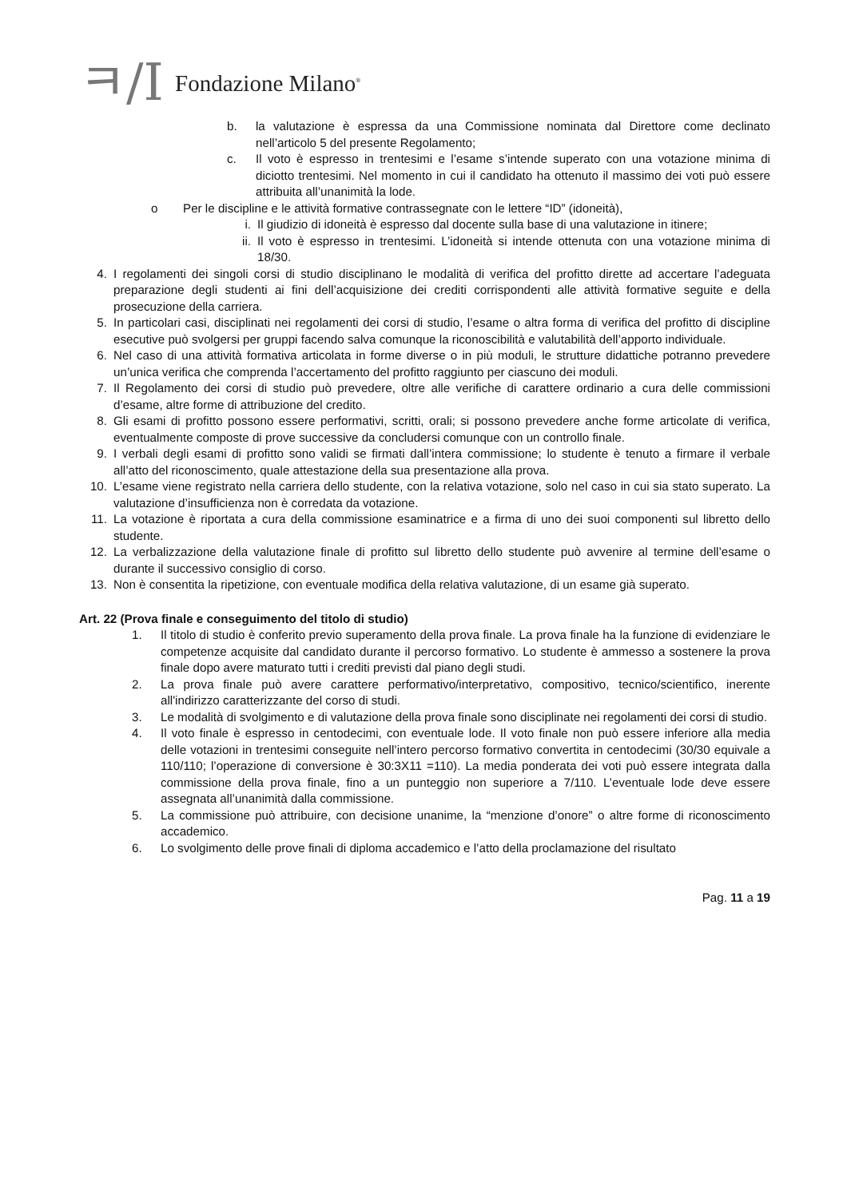ㅋ/I Fondazione Milano<sup>®</sup>
b. la valutazione è espressa da una Commissione nominata dal Direttore come declinato nell’articolo 5 del presente Regolamento;
c. Il voto è espresso in trentesimi e l’esame s’intende superato con una votazione minima di diciotto trentesimi. Nel momento in cui il candidato ha ottenuto il massimo dei voti può essere attribuita all’unanimità la lode.
o Per le discipline e le attività formative contrassegnate con le lettere “ID” (idoneità),
i. Il giudizio di idoneità è espresso dal docente sulla base di una valutazione in itinere;
ii. Il voto è espresso in trentesimi. L’idoneità si intende ottenuta con una votazione minima di 18/30.
4. I regolamenti dei singoli corsi di studio disciplinano le modalità di verifica del profitto dirette ad accertare l’adeguata preparazione degli studenti ai fini dell’acquisizione dei crediti corrispondenti alle attività formative seguite e della prosecuzione della carriera.
5. In particolari casi, disciplinati nei regolamenti dei corsi di studio, l’esame o altra forma di verifica del profitto di discipline esecutive può svolgersi per gruppi facendo salva comunque la riconoscibilità e valutabilità dell’apporto individuale.
6. Nel caso di una attività formativa articolata in forme diverse o in più moduli, le strutture didattiche potranno prevedere un’unica verifica che comprenda l’accertamento del profitto raggiunto per ciascuno dei moduli.
7. Il Regolamento dei corsi di studio può prevedere, oltre alle verifiche di carattere ordinario a cura delle commissioni d’esame, altre forme di attribuzione del credito.
8. Gli esami di profitto possono essere performativi, scritti, orali; si possono prevedere anche forme articolate di verifica, eventualmente composte di prove successive da concludersi comunque con un controllo finale.
9. I verbali degli esami di profitto sono validi se firmati dall’intera commissione; lo studente è tenuto a firmare il verbale all’atto del riconoscimento, quale attestazione della sua presentazione alla prova.
10. L’esame viene registrato nella carriera dello studente, con la relativa votazione, solo nel caso in cui sia stato superato. La valutazione d’insufficienza non è corredata da votazione.
11. La votazione è riportata a cura della commissione esaminatrice e a firma di uno dei suoi componenti sul libretto dello studente.
12. La verbalizzazione della valutazione finale di profitto sul libretto dello studente può avvenire al termine dell’esame o durante il successivo consiglio di corso.
13. Non è consentita la ripetizione, con eventuale modifica della relativa valutazione, di un esame già superato.
Art. 22 (Prova finale e conseguimento del titolo di studio)
1. Il titolo di studio è conferito previo superamento della prova finale. La prova finale ha la funzione di evidenziare le competenze acquisite dal candidato durante il percorso formativo. Lo studente è ammesso a sostenere la prova finale dopo avere maturato tutti i crediti previsti dal piano degli studi.
2. La prova finale può avere carattere performativo/interpretativo, compositivo, tecnico/scientifico, inerente all'indirizzo caratterizzante del corso di studi.
3. Le modalità di svolgimento e di valutazione della prova finale sono disciplinate nei regolamenti dei corsi di studio.
4. Il voto finale è espresso in centodecimi, con eventuale lode. Il voto finale non può essere inferiore alla media delle votazioni in trentesimi conseguite nell’intero percorso formativo convertita in centodecimi (30/30 equivale a 110/110; l’operazione di conversione è 30:3X11 =110). La media ponderata dei voti può essere integrata dalla commissione della prova finale, fino a un punteggio non superiore a 7/110. L’eventuale lode deve essere assegnata all’unanimità dalla commissione.
5. La commissione può attribuire, con decisione unanime, la “menzione d’onore” o altre forme di riconoscimento accademico.
6. Lo svolgimento delle prove finali di diploma accademico e l’atto della proclamazione del risultato
Pag. 11 a 19